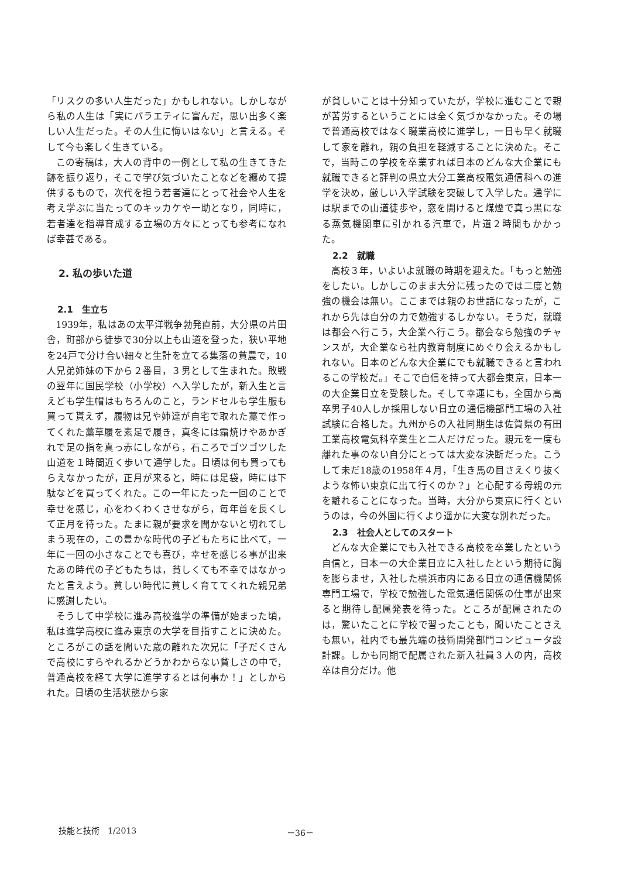「リスクの多い人生だった」かもしれない。しかしながら私の人生は「実にバラエティに富んだ，思い出多く楽しい人生だった。その人生に悔いはない」と言える。そして今も楽しく生きている。
この寄稿は，大人の背中の一例として私の生きてきた跡を振り返り，そこで学び気づいたことなどを纏めて提供するもので，次代を担う若者達にとって社会や人生を考え学ぶに当たってのキッカケや一助となり，同時に，若者達を指導育成する立場の方々にとっても参考になれば幸甚である。
2. 私の歩いた道
2.1　生立ち
1939年，私はあの太平洋戦争勃発直前，大分県の片田舎，町部から徒歩で30分以上も山道を登った，狭い平地を24戸で分け合い細々と生計を立てる集落の貧農で，10人兄弟姉妹の下から２番目，３男として生まれた。敗戦の翌年に国民学校（小学校）へ入学したが，新入生と言えども学生帽はもちろんのこと，ランドセルも学生服も買って貰えず，履物は兄や姉達が自宅で取れた藁で作ってくれた藁草履を素足で履き，真冬には霜焼けやあかぎれで足の指を真っ赤にしながら，石ころでゴツゴツした山道を１時間近く歩いて通学した。日頃は何も買ってもらえなかったが，正月が来ると，時には足袋，時には下駄などを買ってくれた。この一年にたった一回のことで幸せを感じ，心をわくわくさせながら，毎年首を長くして正月を待った。たまに親が要求を聞かないと切れてしまう現在の，この豊かな時代の子どもたちに比べて，一年に一回の小さなことでも喜び，幸せを感じる事が出来たあの時代の子どもたちは，貧しくても不幸ではなかったと言えよう。貧しい時代に貧しく育ててくれた親兄弟に感謝したい。
そうして中学校に進み高校進学の準備が始まった頃，私は進学高校に進み東京の大学を目指すことに決めた。ところがこの話を聞いた歳の離れた次兄に「子だくさんで高校にすらやれるかどうかわからない貧しさの中で，普通高校を経て大学に進学するとは何事か！」としかられた。日頃の生活状態から家
が貧しいことは十分知っていたが，学校に進むことで親が苦労するということには全く気づかなかった。その場で普通高校ではなく職業高校に進学し，一日も早く就職して家を離れ，親の負担を軽減することに決めた。そこで，当時この学校を卒業すれば日本のどんな大企業にも就職できると評判の県立大分工業高校電気通信科への進学を決め，厳しい入学試験を突破して入学した。通学には駅までの山道徒歩や，窓を開けると煤煙で真っ黒になる蒸気機関車に引かれる汽車で，片道２時間もかかった。
2.2　就職
高校３年，いよいよ就職の時期を迎えた。「もっと勉強をしたい。しかしこのまま大分に残ったのでは二度と勉強の機会は無い。ここまでは親のお世話になったが，これから先は自分の力で勉強するしかない。そうだ，就職は都会へ行こう，大企業へ行こう。都会なら勉強のチャンスが，大企業なら社内教育制度にめぐり会えるかもしれない。日本のどんな大企業にでも就職できると言われるこの学校だ。」そこで自信を持って大都会東京，日本一の大企業日立を受験した。そして幸運にも，全国から高卒男子40人しか採用しない日立の通信機部門工場の入社試験に合格した。九州からの入社同期生は佐賀県の有田工業高校電気科卒業生と二人だけだった。親元を一度も離れた事のない自分にとっては大変な決断だった。こうして未だ18歳の1958年４月，「生き馬の目さえくり抜くような怖い東京に出て行くのか？」と心配する母親の元を離れることになった。当時，大分から東京に行くというのは，今の外国に行くより遥かに大変な別れだった。
2.3　社会人としてのスタート
どんな大企業にでも入社できる高校を卒業したという自信と，日本一の大企業日立に入社したという期待に胸を膨らませ，入社した横浜市内にある日立の通信機関係専門工場で，学校で勉強した電気通信関係の仕事が出来ると期待し配属発表を待った。ところが配属されたのは，驚いたことに学校で習ったことも，聞いたことさえも無い，社内でも最先端の技術開発部門コンピュータ設計課。しかも同期で配属された新入社員３人の内，高校卒は自分だけ。他
技能と技術　1/2013 －36－